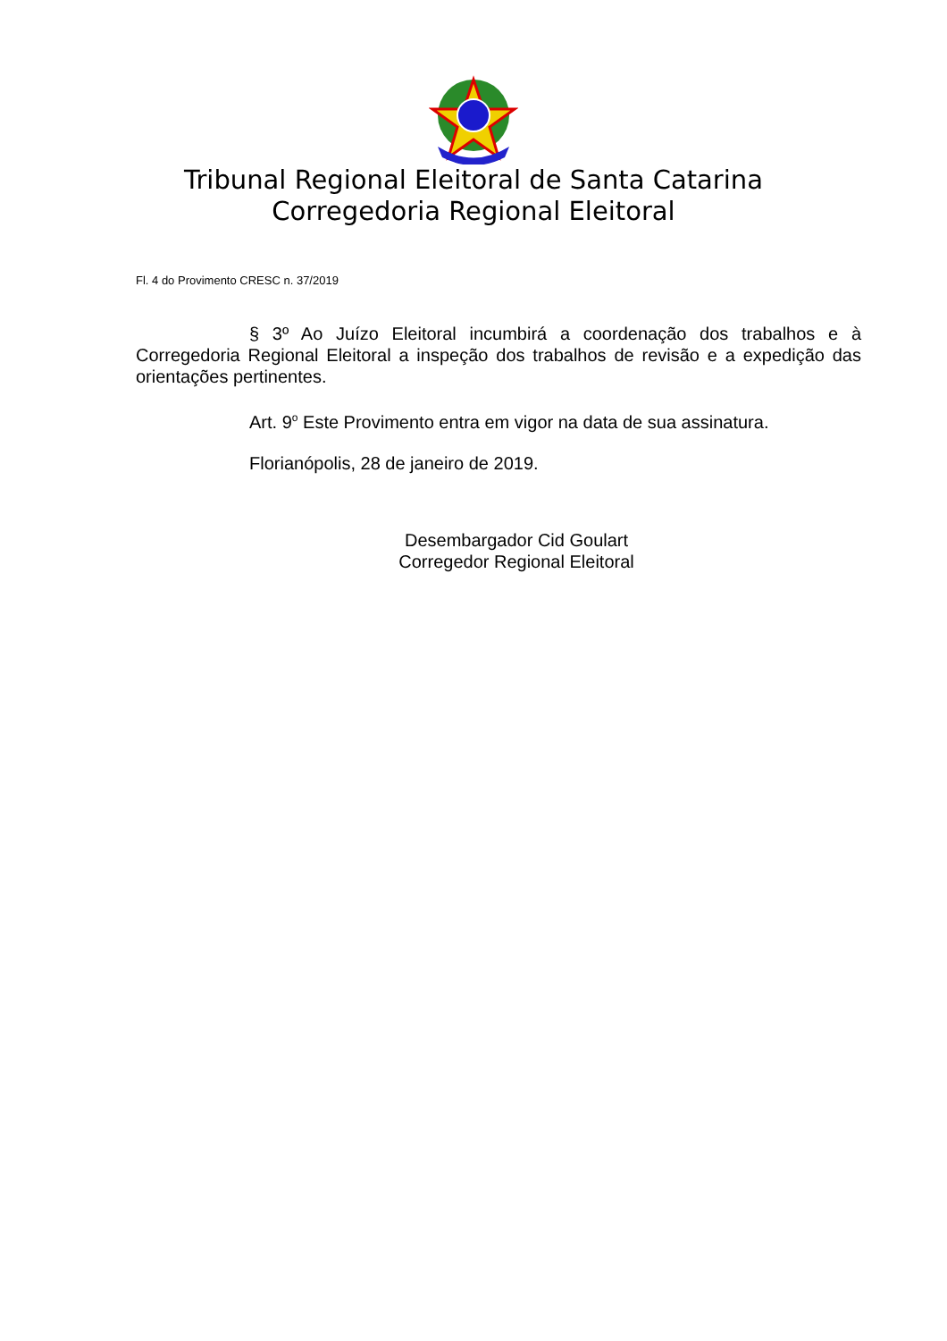Tribunal Regional Eleitoral de Santa Catarina
Corregedoria Regional Eleitoral
Fl. 4 do Provimento CRESC n. 37/2019
§ 3º Ao Juízo Eleitoral incumbirá a coordenação dos trabalhos e à Corregedoria Regional Eleitoral a inspeção dos trabalhos de revisão e a expedição das orientações pertinentes.
Art. 9<sup>o</sup> Este Provimento entra em vigor na data de sua assinatura.
Florianópolis, 28 de janeiro de 2019.
Desembargador Cid Goulart
Corregedor Regional Eleitoral